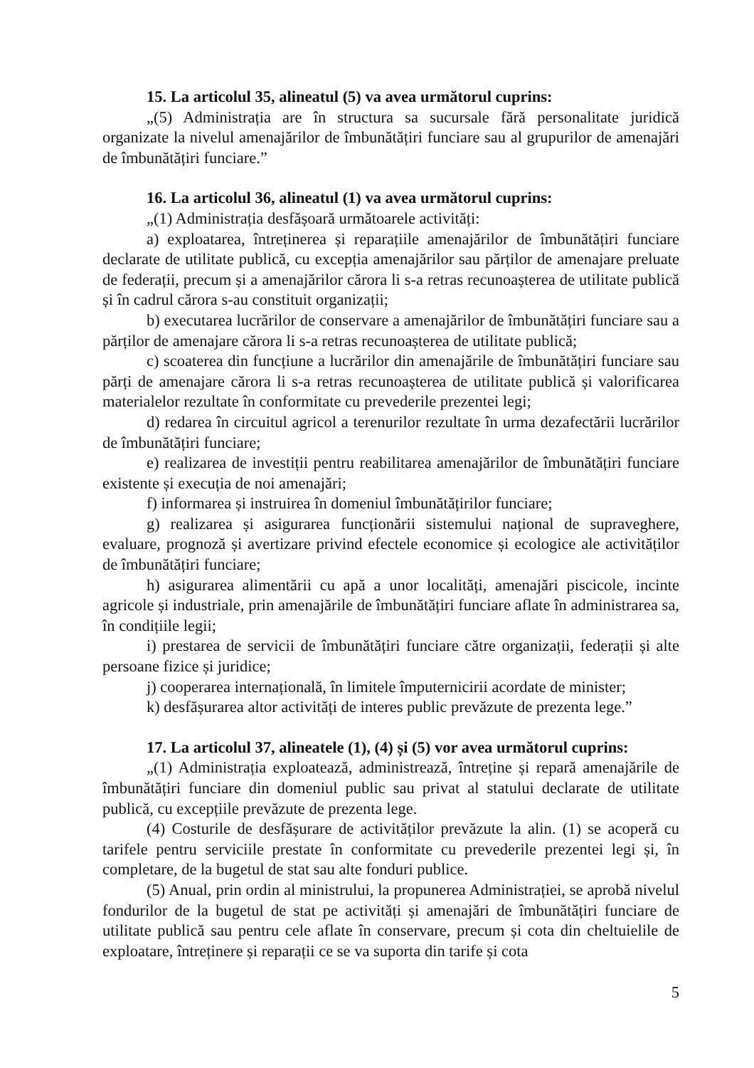15. La articolul 35, alineatul (5) va avea următorul cuprins:
„(5) Administrația are în structura sa sucursale fără personalitate juridică organizate la nivelul amenajărilor de îmbunătățiri funciare sau al grupurilor de amenajări de îmbunătățiri funciare.”
16. La articolul 36, alineatul (1) va avea următorul cuprins:
„(1) Administrația desfășoară următoarele activități:
a) exploatarea, întreținerea și reparațiile amenajărilor de îmbunătățiri funciare declarate de utilitate publică, cu excepția amenajărilor sau părților de amenajare preluate de federații, precum și a amenajărilor cărora li s-a retras recunoașterea de utilitate publică și în cadrul cărora s-au constituit organizații;
b) executarea lucrărilor de conservare a amenajărilor de îmbunătățiri funciare sau a părților de amenajare cărora li s-a retras recunoașterea de utilitate publică;
c) scoaterea din funcțiune a lucrărilor din amenajările de îmbunătățiri funciare sau părți de amenajare cărora li s-a retras recunoașterea de utilitate publică și valorificarea materialelor rezultate în conformitate cu prevederile prezentei legi;
d) redarea în circuitul agricol a terenurilor rezultate în urma dezafectării lucrărilor de îmbunătățiri funciare;
e) realizarea de investiții pentru reabilitarea amenajărilor de îmbunătățiri funciare existente și execuția de noi amenajări;
f) informarea și instruirea în domeniul îmbunătățirilor funciare;
g) realizarea și asigurarea funcționării sistemului național de supraveghere, evaluare, prognoză și avertizare privind efectele economice și ecologice ale activităților de îmbunătățiri funciare;
h) asigurarea alimentării cu apă a unor localități, amenajări piscicole, incinte agricole și industriale, prin amenajările de îmbunătățiri funciare aflate în administrarea sa, în condițiile legii;
i) prestarea de servicii de îmbunătățiri funciare către organizații, federații și alte persoane fizice și juridice;
j) cooperarea internațională, în limitele împuternicirii acordate de minister;
k) desfășurarea altor activități de interes public prevăzute de prezenta lege.”
17. La articolul 37, alineatele (1), (4) și (5) vor avea următorul cuprins:
„(1) Administrația exploatează, administrează, întreține și repară amenajările de îmbunătățiri funciare din domeniul public sau privat al statului declarate de utilitate publică, cu excepțiile prevăzute de prezenta lege.
(4) Costurile de desfășurare de activităților prevăzute la alin. (1) se acoperă cu tarifele pentru serviciile prestate în conformitate cu prevederile prezentei legi și, în completare, de la bugetul de stat sau alte fonduri publice.
(5) Anual, prin ordin al ministrului, la propunerea Administrației, se aprobă nivelul fondurilor de la bugetul de stat pe activități și amenajări de îmbunătățiri funciare de utilitate publică sau pentru cele aflate în conservare, precum și cota din cheltuielile de exploatare, întreținere și reparații ce se va suporta din tarife și cota
5